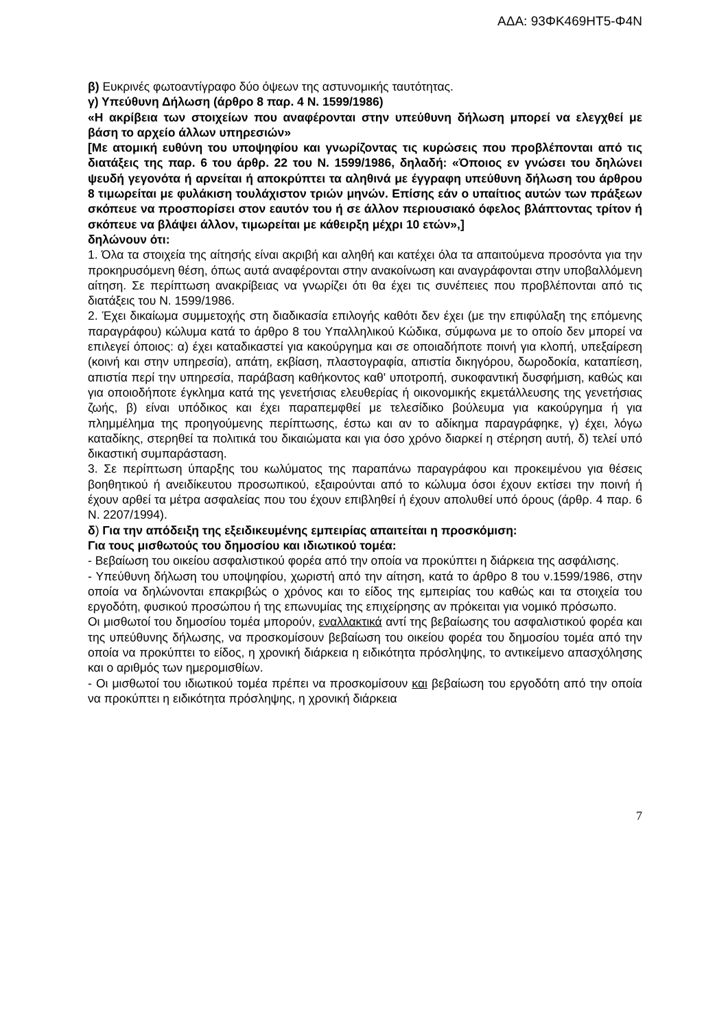ΑΔΑ: 93ΦΚ469ΗΤ5-Φ4Ν
β) Ευκρινές φωτοαντίγραφο δύο όψεων της αστυνομικής ταυτότητας.
γ) Υπεύθυνη Δήλωση (άρθρο 8 παρ. 4 Ν. 1599/1986)
«Η ακρίβεια των στοιχείων που αναφέρονται στην υπεύθυνη δήλωση μπορεί να ελεγχθεί με βάση το αρχείο άλλων υπηρεσιών»
[Με ατομική ευθύνη του υποψηφίου και γνωρίζοντας τις κυρώσεις που προβλέπονται από τις διατάξεις της παρ. 6 του άρθρ. 22 του Ν. 1599/1986, δηλαδή: «Όποιος εν γνώσει του δηλώνει ψευδή γεγονότα ή αρνείται ή αποκρύπτει τα αληθινά με έγγραφη υπεύθυνη δήλωση του άρθρου 8 τιμωρείται με φυλάκιση τουλάχιστον τριών μηνών. Επίσης εάν ο υπαίτιος αυτών των πράξεων σκόπευε να προσπορίσει στον εαυτόν του ή σε άλλον περιουσιακό όφελος βλάπτοντας τρίτον ή σκόπευε να βλάψει άλλον, τιμωρείται με κάθειρξη μέχρι 10 ετών»,]
δηλώνουν ότι:
1. Όλα τα στοιχεία της αίτησής είναι ακριβή και αληθή και κατέχει όλα τα απαιτούμενα προσόντα για την προκηρυσόμενη θέση, όπως αυτά αναφέρονται στην ανακοίνωση και αναγράφονται στην υποβαλλόμενη αίτηση. Σε περίπτωση ανακρίβειας να γνωρίζει ότι θα έχει τις συνέπειες που προβλέπονται από τις διατάξεις του Ν. 1599/1986.
2. Έχει δικαίωμα συμμετοχής στη διαδικασία επιλογής καθότι δεν έχει (με την επιφύλαξη της επόμενης παραγράφου) κώλυμα κατά το άρθρο 8 του Υπαλληλικού Κώδικα, σύμφωνα με το οποίο δεν μπορεί να επιλεγεί όποιος: α) έχει καταδικαστεί για κακούργημα και σε οποιαδήποτε ποινή για κλοπή, υπεξαίρεση (κοινή και στην υπηρεσία), απάτη, εκβίαση, πλαστογραφία, απιστία δικηγόρου, δωροδοκία, καταπίεση, απιστία περί την υπηρεσία, παράβαση καθήκοντος καθ' υποτροπή, συκοφαντική δυσφήμιση, καθώς και για οποιοδήποτε έγκλημα κατά της γενετήσιας ελευθερίας ή οικονομικής εκμετάλλευσης της γενετήσιας ζωής, β) είναι υπόδικος και έχει παραπεμφθεί με τελεσίδικο βούλευμα για κακούργημα ή για πλημμέλημα της προηγούμενης περίπτωσης, έστω και αν το αδίκημα παραγράφηκε, γ) έχει, λόγω καταδίκης, στερηθεί τα πολιτικά του δικαιώματα και για όσο χρόνο διαρκεί η στέρηση αυτή, δ) τελεί υπό δικαστική συμπαράσταση.
3. Σε περίπτωση ύπαρξης του κωλύματος της παραπάνω παραγράφου και προκειμένου για θέσεις βοηθητικού ή ανειδίκευτου προσωπικού, εξαιρούνται από το κώλυμα όσοι έχουν εκτίσει την ποινή ή έχουν αρθεί τα μέτρα ασφαλείας που του έχουν επιβληθεί ή έχουν απολυθεί υπό όρους (άρθρ. 4 παρ. 6 Ν. 2207/1994).
δ) Για την απόδειξη της εξειδικευμένης εμπειρίας απαιτείται η προσκόμιση:
Για τους μισθωτούς του δημοσίου και ιδιωτικού τομέα:
- Βεβαίωση του οικείου ασφαλιστικού φορέα από την οποία να προκύπτει η διάρκεια της ασφάλισης.
- Υπεύθυνη δήλωση του υποψηφίου, χωριστή από την αίτηση, κατά το άρθρο 8 του ν.1599/1986, στην οποία να δηλώνονται επακριβώς ο χρόνος και το είδος της εμπειρίας του καθώς και τα στοιχεία του εργοδότη, φυσικού προσώπου ή της επωνυμίας της επιχείρησης αν πρόκειται για νομικό πρόσωπο.
Οι μισθωτοί του δημοσίου τομέα μπορούν, εναλλακτικά αντί της βεβαίωσης του ασφαλιστικού φορέα και της υπεύθυνης δήλωσης, να προσκομίσουν βεβαίωση του οικείου φορέα του δημοσίου τομέα από την οποία να προκύπτει το είδος, η χρονική διάρκεια η ειδικότητα πρόσληψης, το αντικείμενο απασχόλησης και ο αριθμός των ημερομισθίων.
- Οι μισθωτοί του ιδιωτικού τομέα πρέπει να προσκομίσουν και βεβαίωση του εργοδότη από την οποία να προκύπτει η ειδικότητα πρόσληψης, η χρονική διάρκεια
7